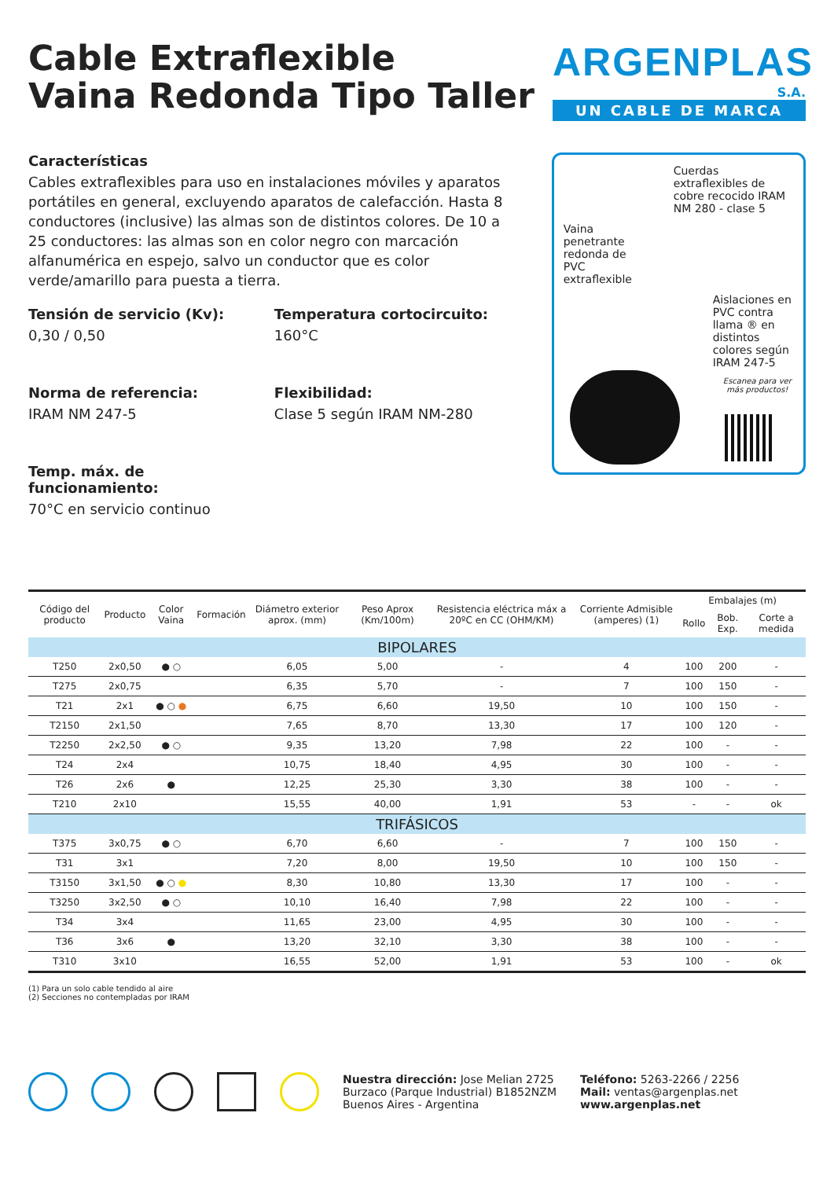Cable Extraflexible
Vaina Redonda Tipo Taller
ARGENPLAS
S.A.
UN CABLE DE MARCA
Características
Cables extraflexibles para uso en instalaciones móviles y aparatos portátiles en general, excluyendo aparatos de calefacción. Hasta 8 conductores (inclusive) las almas son de distintos colores. De 10 a 25 conductores: las almas son en color negro con marcación alfanumérica en espejo, salvo un conductor que es color verde/amarillo para puesta a tierra.
Tensión de servicio (Kv):
0,30 / 0,50
Temperatura cortocircuito:
160°C
Norma de referencia:
IRAM NM 247-5
Flexibilidad:
Clase 5 según IRAM NM-280
Temp. máx. de funcionamiento:
70°C en servicio continuo
Cuerdas extraflexibles de cobre recocido IRAM NM 280 - clase 5
Vaina penetrante redonda de PVC extraflexible
Aislaciones en PVC contra llama ® en distintos colores según IRAM 247-5
Escanea para ver más productos!
| Código del producto | Producto | Color Vaina | Formación | Diámetro exterior aprox. (mm) | Peso Aprox (Km/100m) | Resistencia eléctrica máx a 20ºC en CC (OHM/KM) | Corriente Admisible (amperes) (1) | Embalajes (m) | | |
| --- | --- | --- | --- | --- | --- | --- | --- | --- | --- | --- |
| | | | | | | | | Rollo | Bob. Exp. | Corte a medida |
| BIPOLARES | | | | | | | | | | |
| T250 | 2x0,50 | ● ○ | | 6,05 | 5,00 | - | 4 | 100 | 200 | - |
| T275 | 2x0,75 | | | 6,35 | 5,70 | - | 7 | 100 | 150 | - |
| T21 | 2x1 | ● ○ ● | | 6,75 | 6,60 | 19,50 | 10 | 100 | 150 | - |
| T2150 | 2x1,50 | | | 7,65 | 8,70 | 13,30 | 17 | 100 | 120 | - |
| T2250 | 2x2,50 | ● ○ | | 9,35 | 13,20 | 7,98 | 22 | 100 | - | - |
| T24 | 2x4 | | | 10,75 | 18,40 | 4,95 | 30 | 100 | - | - |
| T26 | 2x6 | ● | | 12,25 | 25,30 | 3,30 | 38 | 100 | - | - |
| T210 | 2x10 | | | 15,55 | 40,00 | 1,91 | 53 | - | - | ok |
| TRIFÁSICOS | | | | | | | | | | |
| T375 | 3x0,75 | ● ○ | | 6,70 | 6,60 | - | 7 | 100 | 150 | - |
| T31 | 3x1 | | | 7,20 | 8,00 | 19,50 | 10 | 100 | 150 | - |
| T3150 | 3x1,50 | ● ○ ● | | 8,30 | 10,80 | 13,30 | 17 | 100 | - | - |
| T3250 | 3x2,50 | ● ○ | | 10,10 | 16,40 | 7,98 | 22 | 100 | - | - |
| T34 | 3x4 | | | 11,65 | 23,00 | 4,95 | 30 | 100 | - | - |
| T36 | 3x6 | ● | | 13,20 | 32,10 | 3,30 | 38 | 100 | - | - |
| T310 | 3x10 | | | 16,55 | 52,00 | 1,91 | 53 | 100 | - | ok |
(1) Para un solo cable tendido al aire
(2) Secciones no contempladas por IRAM
Nuestra dirección: Jose Melian 2725
Burzaco (Parque Industrial) B1852NZM
Buenos Aires - Argentina
Teléfono: 5263-2266 / 2256
Mail: ventas@argenplas.net
www.argenplas.net